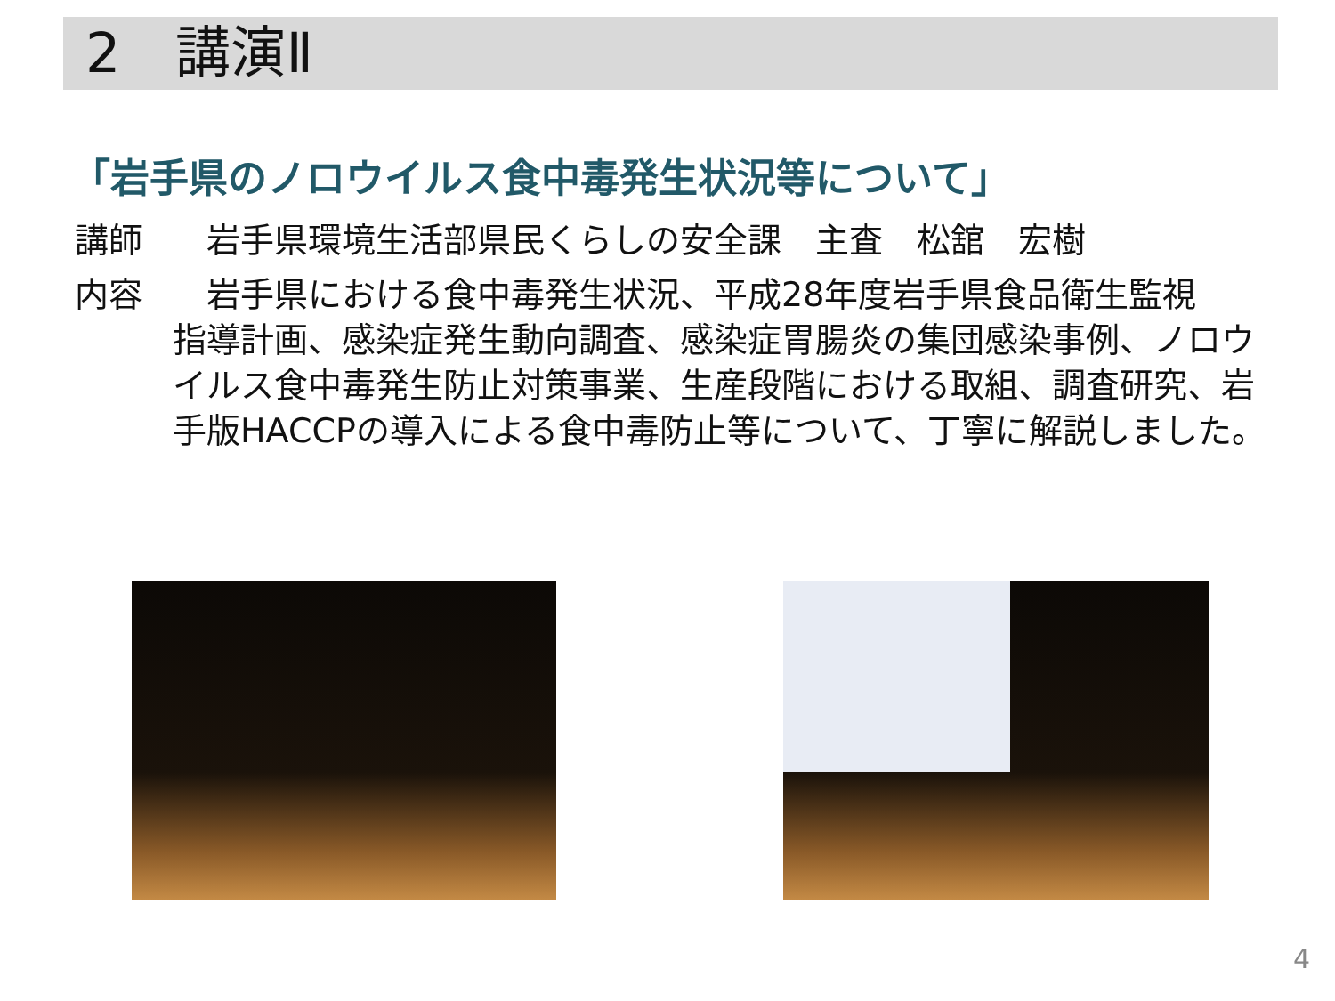2　講演Ⅱ
「岩手県のノロウイルス食中毒発生状況等について」
講師　岩手県環境生活部県民くらしの安全課　主査　松舘　宏樹
内容　岩手県における食中毒発生状況、平成28年度岩手県食品衛生監視
指導計画、感染症発生動向調査、感染症胃腸炎の集団感染事例、ノロウイルス食中毒発生防止対策事業、生産段階における取組、調査研究、岩手版HACCPの導入による食中毒防止等について、丁寧に解説しました。
4